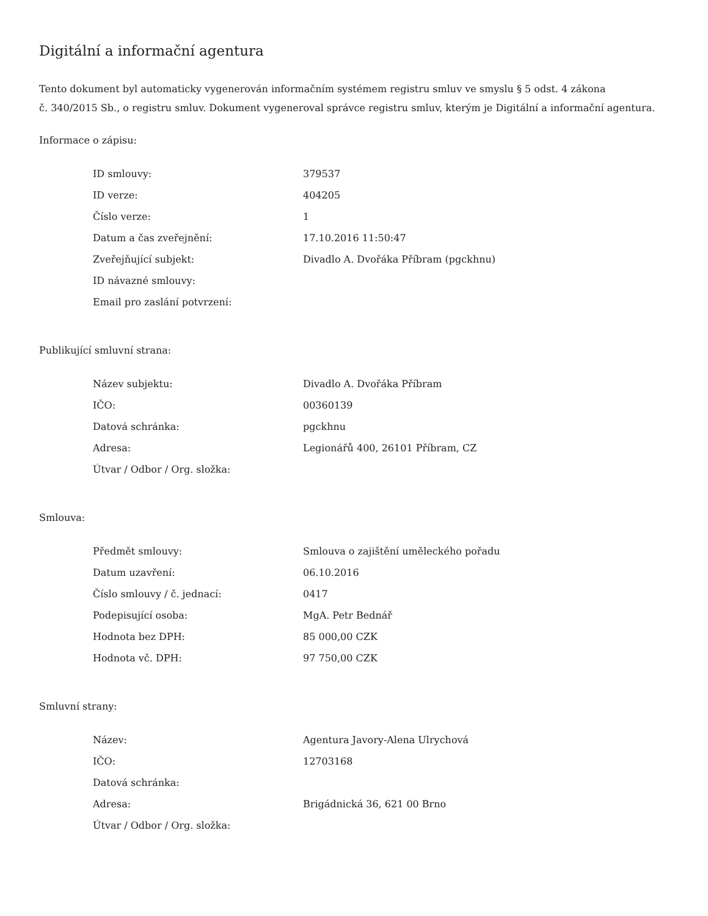Digitální a informační agentura
Tento dokument byl automaticky vygenerován informačním systémem registru smluv ve smyslu § 5 odst. 4 zákona
č. 340/2015 Sb., o registru smluv. Dokument vygeneroval správce registru smluv, kterým je Digitální a informační agentura.
Informace o zápisu:
| ID smlouvy: | 379537 |
| ID verze: | 404205 |
| Číslo verze: | 1 |
| Datum a čas zveřejnění: | 17.10.2016 11:50:47 |
| Zveřejňující subjekt: | Divadlo A. Dvořáka Příbram (pgckhnu) |
| ID návazné smlouvy: | |
| Email pro zaslání potvrzení: | |
Publikující smluvní strana:
| Název subjektu: | Divadlo A. Dvořáka Příbram |
| IČO: | 00360139 |
| Datová schránka: | pgckhnu |
| Adresa: | Legionářů 400, 26101 Příbram, CZ |
| Útvar / Odbor / Org. složka: | |
Smlouva:
| Předmět smlouvy: | Smlouva o zajištění uměleckého pořadu |
| Datum uzavření: | 06.10.2016 |
| Číslo smlouvy / č. jednací: | 0417 |
| Podepisující osoba: | MgA. Petr Bednář |
| Hodnota bez DPH: | 85 000,00 CZK |
| Hodnota vč. DPH: | 97 750,00 CZK |
Smluvní strany:
| Název: | Agentura Javory-Alena Ulrychová |
| IČO: | 12703168 |
| Datová schránka: | |
| Adresa: | Brigádnická 36, 621 00 Brno |
| Útvar / Odbor / Org. složka: | |